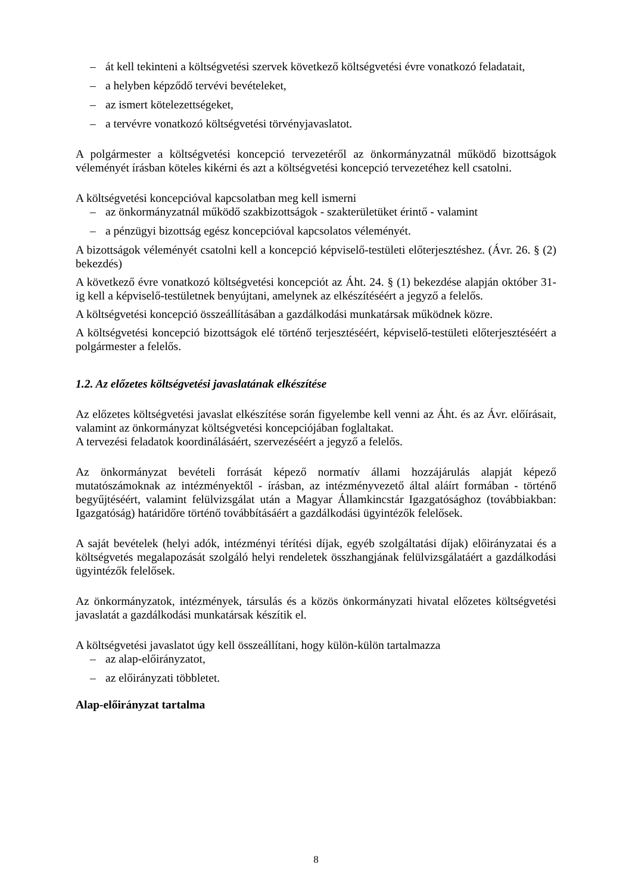– át kell tekinteni a költségvetési szervek következő költségvetési évre vonatkozó feladatait,
– a helyben képződő tervévi bevételeket,
– az ismert kötelezettségeket,
– a tervévre vonatkozó költségvetési törvényjavaslatot.
A polgármester a költségvetési koncepció tervezetéről az önkormányzatnál működő bizottságok véleményét írásban köteles kikérni és azt a költségvetési koncepció tervezetéhez kell csatolni.
A költségvetési koncepcióval kapcsolatban meg kell ismerni
– az önkormányzatnál működő szakbizottságok - szakterületüket érintő - valamint
– a pénzügyi bizottság egész koncepcióval kapcsolatos véleményét.
A bizottságok véleményét csatolni kell a koncepció képviselő-testületi előterjesztéshez. (Ávr. 26. § (2) bekezdés)
A következő évre vonatkozó költségvetési koncepciót az Áht. 24. § (1) bekezdése alapján október 31-ig kell a képviselő-testületnek benyújtani, amelynek az elkészítéséért a jegyző a felelős.
A költségvetési koncepció összeállításában a gazdálkodási munkatársak működnek közre.
A költségvetési koncepció bizottságok elé történő terjesztéséért, képviselő-testületi előterjesztéséért a polgármester a felelős.
1.2. Az előzetes költségvetési javaslatának elkészítése
Az előzetes költségvetési javaslat elkészítése során figyelembe kell venni az Áht. és az Ávr. előírásait, valamint az önkormányzat költségvetési koncepciójában foglaltakat.
A tervezési feladatok koordinálásáért, szervezéséért a jegyző a felelős.
Az önkormányzat bevételi forrását képező normatív állami hozzájárulás alapját képező mutatószámoknak az intézményektől - írásban, az intézményvezető által aláírt formában - történő begyűjtéséért, valamint felülvizsgálat után a Magyar Államkincstár Igazgatósághoz (továbbiakban: Igazgatóság) határidőre történő továbbításáért a gazdálkodási ügyintézők felelősek.
A saját bevételek (helyi adók, intézményi térítési díjak, egyéb szolgáltatási díjak) előirányzatai és a költségvetés megalapozását szolgáló helyi rendeletek összhangjának felülvizsgálatáért a gazdálkodási ügyintézők felelősek.
Az önkormányzatok, intézmények, társulás és a közös önkormányzati hivatal előzetes költségvetési javaslatát a gazdálkodási munkatársak készítik el.
A költségvetési javaslatot úgy kell összeállítani, hogy külön-külön tartalmazza
– az alap-előirányzatot,
– az előirányzati többletet.
Alap-előirányzat tartalma
8